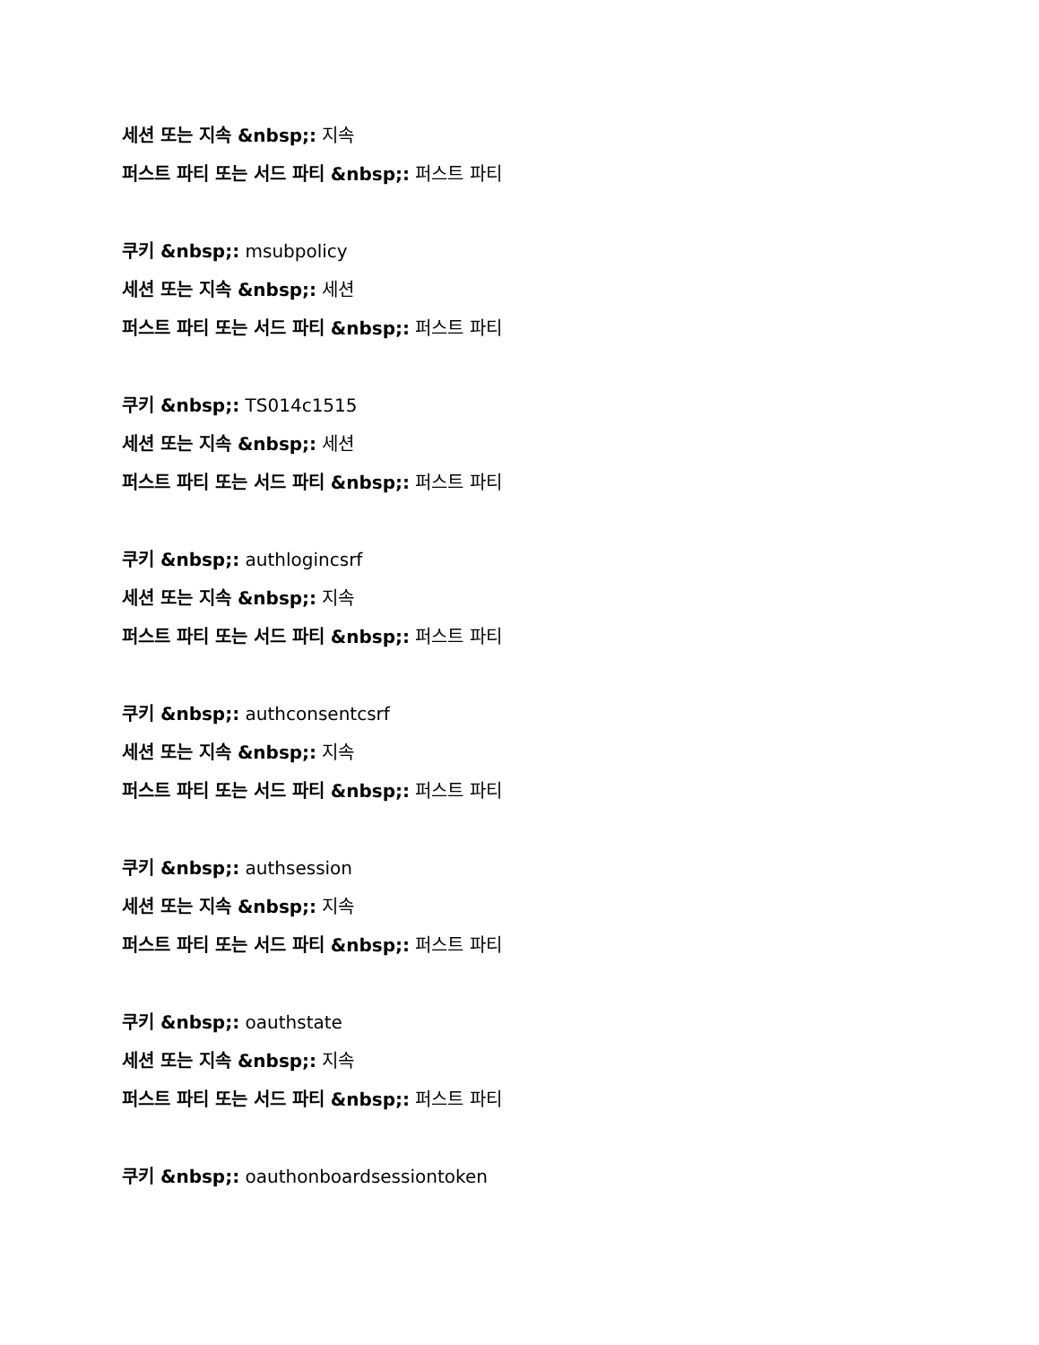세션 또는 지속 &nbsp;: 지속
퍼스트 파티 또는 서드 파티 &nbsp;: 퍼스트 파티
쿠키 &nbsp;: msubpolicy
세션 또는 지속 &nbsp;: 세션
퍼스트 파티 또는 서드 파티 &nbsp;: 퍼스트 파티
쿠키 &nbsp;: TS014c1515
세션 또는 지속 &nbsp;: 세션
퍼스트 파티 또는 서드 파티 &nbsp;: 퍼스트 파티
쿠키 &nbsp;: authlogincsrf
세션 또는 지속 &nbsp;: 지속
퍼스트 파티 또는 서드 파티 &nbsp;: 퍼스트 파티
쿠키 &nbsp;: authconsentcsrf
세션 또는 지속 &nbsp;: 지속
퍼스트 파티 또는 서드 파티 &nbsp;: 퍼스트 파티
쿠키 &nbsp;: authsession
세션 또는 지속 &nbsp;: 지속
퍼스트 파티 또는 서드 파티 &nbsp;: 퍼스트 파티
쿠키 &nbsp;: oauthstate
세션 또는 지속 &nbsp;: 지속
퍼스트 파티 또는 서드 파티 &nbsp;: 퍼스트 파티
쿠키 &nbsp;: oauthonboardsessiontoken